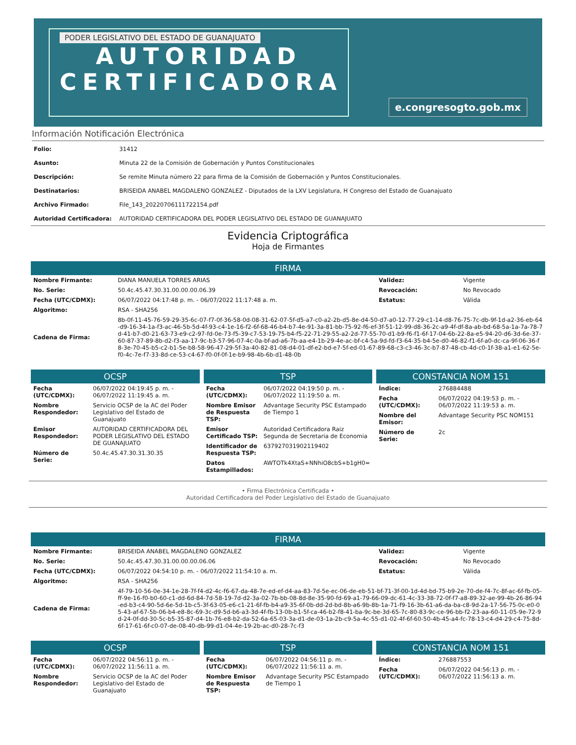PODER LEGISLATIVO DEL ESTADO DE GUANAJUATO
AUTORIDAD
CERTIFICADORA
e.congresogto.gob.mx
Información Notificación Electrónica
| Folio: | 31412 |
| Asunto: | Minuta 22 de la Comisión de Gobernación y Puntos Constitucionales |
| Descripción: | Se remite Minuta número 22 para firma de la Comisión de Gobernación y Puntos Constitucionales. |
| Destinatarios: | BRISEIDA ANABEL MAGDALENO GONZALEZ - Diputados de la LXV Legislatura, H Congreso del Estado de Guanajuato |
| Archivo Firmado: | File_143_20220706111722154.pdf |
| Autoridad Certificadora: | AUTORIDAD CERTIFICADORA DEL PODER LEGISLATIVO DEL ESTADO DE GUANAJUATO |
Evidencia Criptográfica
Hoja de Firmantes
FIRMA
| Nombre Firmante: | DIANA MANUELA TORRES ARIAS | Validez: | Vigente |
| No. Serie: | 50.4c.45.47.30.31.00.00.00.06.39 | Revocación: | No Revocado |
| Fecha (UTC/CDMX): | 06/07/2022 04:17:48 p. m. - 06/07/2022 11:17:48 a. m. | Estatus: | Válida |
| Algoritmo: | RSA - SHA256 | | |
| Cadena de Firma: | 8b-0f-11-45-76-59-29-35-6c-07-f7-0f-36-58-0d-08-31-62-07-5f-d5-a7-c0-a2-2b-d5-8e-d4-50-d7-a0-12-77-29-c1-14-d8-76-75-7c-db-9f-1d-a2-36-eb-64-d9-16-34-1a-f3-ac-46-5b-5d-4f-93-c4-1e-16-f2-6f-68-46-b4-b7-4e-91-3a-81-bb-75-92-f6-ef-3f-51-12-99-d8-36-2c-a9-4f-df-8a-ab-bd-68-5a-1a-7a-78-7d-41-b7-d0-21-63-73-e9-c2-97-fd-0e-73-f5-39-c7-53-19-75-b4-f5-22-71-29-55-a2-2d-77-55-70-d1-b9-f6-f1-6f-17-04-6b-22-8a-e5-94-20-d6-3d-6e-37-60-87-37-89-8b-d2-f3-aa-17-9c-b3-57-96-07-4c-0a-bf-ad-a6-7b-aa-e4-1b-29-4e-ac-bf-c4-5a-9d-fd-f3-64-35-b4-5e-d0-46-82-f1-6f-a0-dc-ca-9f-06-36-f8-3e-70-45-b5-c2-b1-5e-b8-58-96-47-29-5f-3a-40-82-81-08-d4-01-df-e2-bd-e7-5f-ed-01-67-89-68-c3-c3-46-3c-b7-87-48-cb-4d-c0-1f-38-a1-e1-62-5e-f0-4c-7e-f7-33-8d-ce-53-c4-67-f0-0f-0f-1e-b9-98-4b-6b-d1-48-0b | | |
OCSP
| Fecha (UTC/CDMX): | 06/07/2022 04:19:45 p. m. - 06/07/2022 11:19:45 a. m. |
| Nombre Respondedor: | Servicio OCSP de la AC del Poder Legislativo del Estado de Guanajuato |
| Emisor Respondedor: | AUTORIDAD CERTIFICADORA DEL PODER LEGISLATIVO DEL ESTADO DE GUANAJUATO |
| Número de Serie: | 50.4c.45.47.30.31.30.35 |
TSP
| Fecha (UTC/CDMX): | 06/07/2022 04:19:50 p. m. - 06/07/2022 11:19:50 a. m. |
| Nombre Emisor de Respuesta TSP: | Advantage Security PSC Estampado de Tiempo 1 |
| Emisor Certificado TSP: | Autoridad Certificadora Raiz Segunda de Secretaria de Economia |
| Identificador de Respuesta TSP: | 637927031902119402 |
| Datos Estampillados: | AWTOTk4XtaS+NNhiO8cbS+b1gH0= |
CONSTANCIA NOM 151
| Índice: | 276884488 |
| Fecha (UTC/CDMX): | 06/07/2022 04:19:53 p. m. - 06/07/2022 11:19:53 a. m. |
| Nombre del Emisor: | Advantage Security PSC NOM151 |
| Número de Serie: | 2c |
• Firma Electrónica Certificada •
Autoridad Certificadora del Poder Legislativo del Estado de Guanajuato
FIRMA
| Nombre Firmante: | BRISEIDA ANABEL MAGDALENO GONZALEZ | Validez: | Vigente |
| No. Serie: | 50.4c.45.47.30.31.00.00.00.06.06 | Revocación: | No Revocado |
| Fecha (UTC/CDMX): | 06/07/2022 04:54:10 p. m. - 06/07/2022 11:54:10 a. m. | Estatus: | Válida |
| Algoritmo: | RSA - SHA256 | | |
| Cadena de Firma: | 4f-79-10-56-0e-34-1e-28-7f-f4-d2-4c-f6-67-da-48-7e-ed-ef-d4-aa-83-7d-5e-ec-06-de-eb-51-bf-71-3f-00-1d-4d-bd-75-b9-2e-70-de-f4-7c-8f-ac-6f-fb-05-ff-9e-16-f0-b0-60-c1-dd-6d-84-7d-58-19-7d-d2-3a-02-7b-bb-08-8d-8e-35-90-fd-69-a1-79-66-09-dc-61-4c-33-38-72-0f-f7-a8-89-32-ae-99-4b-26-86-94-ed-b3-c4-90-5d-6e-5d-1b-c5-3f-63-05-e6-c1-21-6f-fb-b4-a9-35-6f-0b-dd-2d-bd-8b-a6-9b-8b-1a-71-f9-16-3b-61-a6-da-ba-c8-9d-2a-17-56-75-0c-e0-05-43-af-67-5b-06-b4-e8-8c-69-3c-d9-5d-b6-a3-3d-4f-fb-13-0b-b1-5f-ca-46-b2-f8-41-ba-9c-be-3d-65-7c-80-83-9c-ce-96-bb-f2-23-aa-60-11-05-9e-72-9d-24-0f-dd-30-5c-b5-35-87-d4-1b-76-e8-b2-da-52-6a-65-03-3a-d1-de-03-1a-2b-c9-5a-4c-55-d1-02-4f-6f-60-50-4b-45-a4-fc-78-13-c4-d4-29-c4-75-8d-6f-17-61-6f-c0-07-de-08-40-db-99-d1-04-4e-19-2b-ac-d0-28-7c-f3 | | |
OCSP
| Fecha (UTC/CDMX): | 06/07/2022 04:56:11 p. m. - 06/07/2022 11:56:11 a. m. |
| Nombre Respondedor: | Servicio OCSP de la AC del Poder Legislativo del Estado de Guanajuato |
TSP
| Fecha (UTC/CDMX): | 06/07/2022 04:56:11 p. m. - 06/07/2022 11:56:11 a. m. |
| Nombre Emisor de Respuesta TSP: | Advantage Security PSC Estampado de Tiempo 1 |
CONSTANCIA NOM 151
| Índice: | 276887553 |
| Fecha (UTC/CDMX): | 06/07/2022 04:56:13 p. m. - 06/07/2022 11:56:13 a. m. |